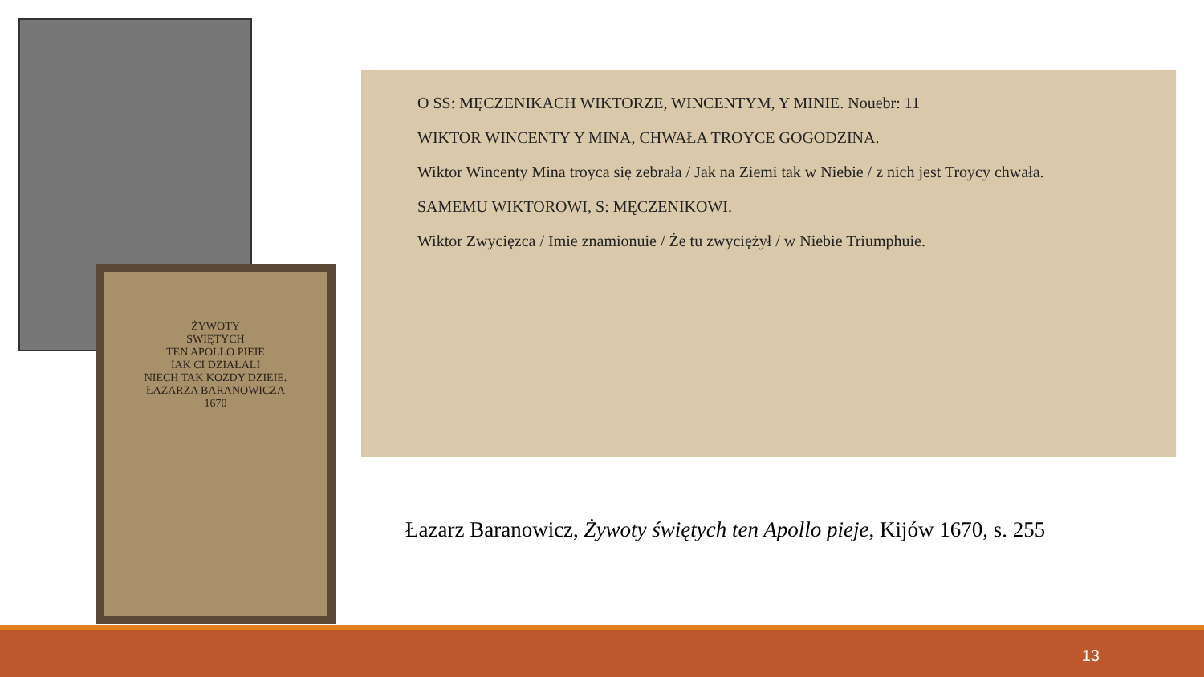ŻYWOTY
SWIĘTYCH
TEN APOLLO PIEIE
IAK CI DZIAŁALI
NIECH TAK KOZDY DZIEIE.
ŁAZARZA BARANOWICZA
1670
O SS: MĘCZENIKACH WIKTORZE, WINCENTYM, Y MINIE. Nouebr: 11
WIKTOR WINCENTY Y MINA, CHWAŁA TROYCE GOGODZINA.
Wiktor Wincenty Mina troyca się zebrała / Jak na Ziemi tak w Niebie / z nich jest Troycy chwała.
SAMEMU WIKTOROWI, S: MĘCZENIKOWI.
Wiktor Zwycięzca / Imie znamionuie / Że tu zwyciężył / w Niebie Triumphuie.
Łazarz Baranowicz, Żywoty świętych ten Apollo pieje, Kijów 1670, s. 255
13